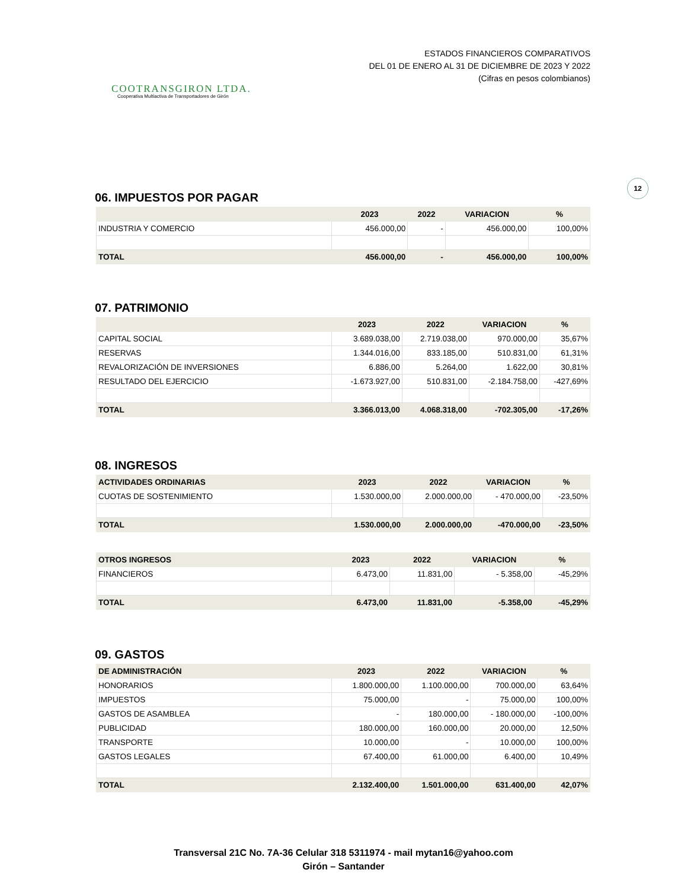COOTRANSGIRON LTDA.
Cooperativa Multiactiva de Transportadores de Girón
ESTADOS FINANCIEROS COMPARATIVOS
DEL 01 DE ENERO AL 31 DE DICIEMBRE DE 2023 Y 2022
(Cifras en pesos colombianos)
12
06. IMPUESTOS POR PAGAR
| | 2023 | 2022 | VARIACION | % |
| --- | --- | --- | --- | --- |
| INDUSTRIA Y COMERCIO | 456.000,00 | - | 456.000,00 | 100,00% |
| TOTAL | 456.000,00 | - | 456.000,00 | 100,00% |
07. PATRIMONIO
| | 2023 | 2022 | VARIACION | % |
| --- | --- | --- | --- | --- |
| CAPITAL SOCIAL | 3.689.038,00 | 2.719.038,00 | 970.000,00 | 35,67% |
| RESERVAS | 1.344.016,00 | 833.185,00 | 510.831,00 | 61,31% |
| REVALORIZACIÓN DE INVERSIONES | 6.886,00 | 5.264,00 | 1.622,00 | 30,81% |
| RESULTADO DEL EJERCICIO | -1.673.927,00 | 510.831,00 | -2.184.758,00 | -427,69% |
| TOTAL | 3.366.013,00 | 4.068.318,00 | -702.305,00 | -17,26% |
08. INGRESOS
| ACTIVIDADES ORDINARIAS | 2023 | 2022 | VARIACION | % |
| --- | --- | --- | --- | --- |
| CUOTAS DE SOSTENIMIENTO | 1.530.000,00 | 2.000.000,00 | - 470.000,00 | -23,50% |
| TOTAL | 1.530.000,00 | 2.000.000,00 | -470.000,00 | -23,50% |
| OTROS INGRESOS | 2023 | 2022 | VARIACION | % |
| --- | --- | --- | --- | --- |
| FINANCIEROS | 6.473,00 | 11.831,00 | - 5.358,00 | -45,29% |
| TOTAL | 6.473,00 | 11.831,00 | -5.358,00 | -45,29% |
09. GASTOS
| DE ADMINISTRACIÓN | 2023 | 2022 | VARIACION | % |
| --- | --- | --- | --- | --- |
| HONORARIOS | 1.800.000,00 | 1.100.000,00 | 700.000,00 | 63,64% |
| IMPUESTOS | 75.000,00 | - | 75.000,00 | 100,00% |
| GASTOS DE ASAMBLEA | - | 180.000,00 | - 180.000,00 | -100,00% |
| PUBLICIDAD | 180.000,00 | 160.000,00 | 20.000,00 | 12,50% |
| TRANSPORTE | 10.000,00 | - | 10.000,00 | 100,00% |
| GASTOS LEGALES | 67.400,00 | 61.000,00 | 6.400,00 | 10,49% |
| TOTAL | 2.132.400,00 | 1.501.000,00 | 631.400,00 | 42,07% |
Transversal 21C No. 7A-36 Celular 318 5311974 - mail mytan16@yahoo.com
Girón – Santander